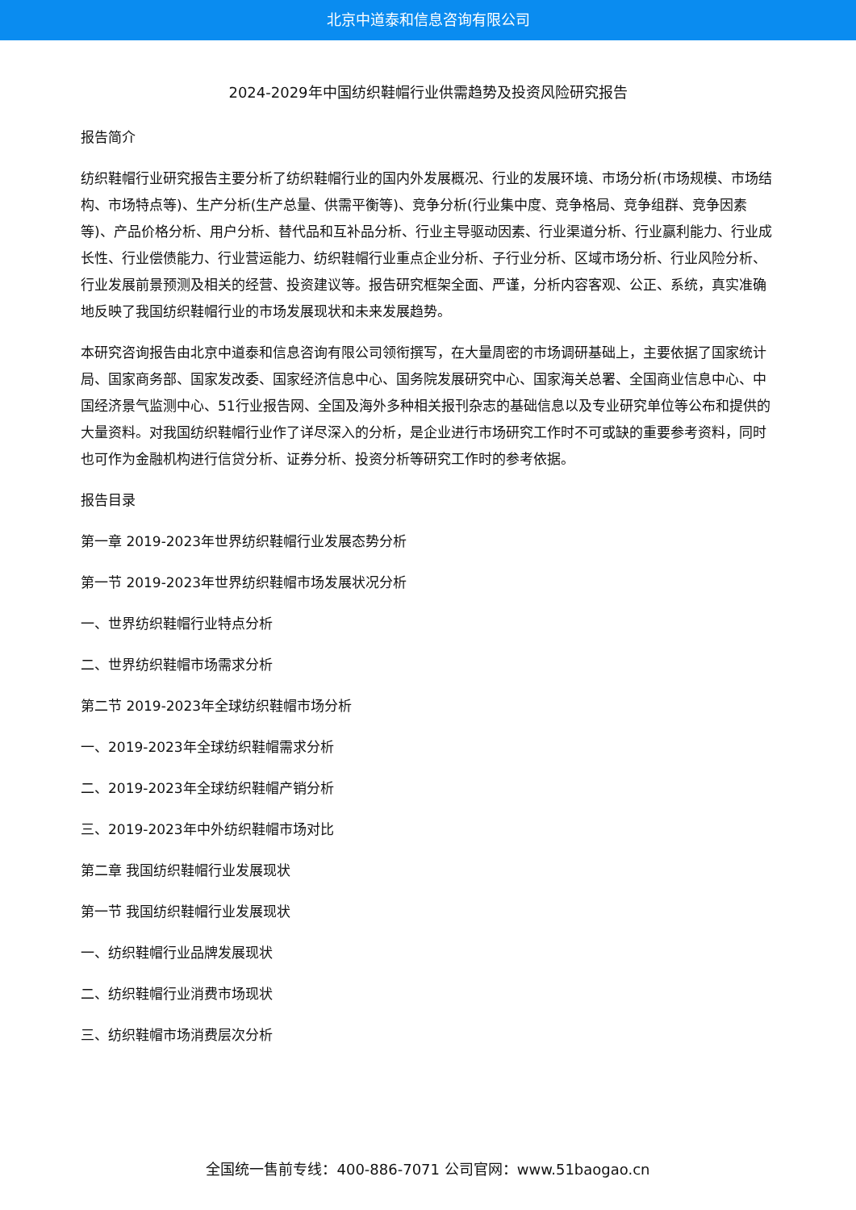北京中道泰和信息咨询有限公司
2024-2029年中国纺织鞋帽行业供需趋势及投资风险研究报告
报告简介
纺织鞋帽行业研究报告主要分析了纺织鞋帽行业的国内外发展概况、行业的发展环境、市场分析(市场规模、市场结构、市场特点等)、生产分析(生产总量、供需平衡等)、竞争分析(行业集中度、竞争格局、竞争组群、竞争因素等)、产品价格分析、用户分析、替代品和互补品分析、行业主导驱动因素、行业渠道分析、行业赢利能力、行业成长性、行业偿债能力、行业营运能力、纺织鞋帽行业重点企业分析、子行业分析、区域市场分析、行业风险分析、行业发展前景预测及相关的经营、投资建议等。报告研究框架全面、严谨，分析内容客观、公正、系统，真实准确地反映了我国纺织鞋帽行业的市场发展现状和未来发展趋势。
本研究咨询报告由北京中道泰和信息咨询有限公司领衔撰写，在大量周密的市场调研基础上，主要依据了国家统计局、国家商务部、国家发改委、国家经济信息中心、国务院发展研究中心、国家海关总署、全国商业信息中心、中国经济景气监测中心、51行业报告网、全国及海外多种相关报刊杂志的基础信息以及专业研究单位等公布和提供的大量资料。对我国纺织鞋帽行业作了详尽深入的分析，是企业进行市场研究工作时不可或缺的重要参考资料，同时也可作为金融机构进行信贷分析、证券分析、投资分析等研究工作时的参考依据。
报告目录
第一章 2019-2023年世界纺织鞋帽行业发展态势分析
第一节 2019-2023年世界纺织鞋帽市场发展状况分析
一、世界纺织鞋帽行业特点分析
二、世界纺织鞋帽市场需求分析
第二节 2019-2023年全球纺织鞋帽市场分析
一、2019-2023年全球纺织鞋帽需求分析
二、2019-2023年全球纺织鞋帽产销分析
三、2019-2023年中外纺织鞋帽市场对比
第二章 我国纺织鞋帽行业发展现状
第一节 我国纺织鞋帽行业发展现状
一、纺织鞋帽行业品牌发展现状
二、纺织鞋帽行业消费市场现状
三、纺织鞋帽市场消费层次分析
全国统一售前专线：400-886-7071 公司官网：www.51baogao.cn